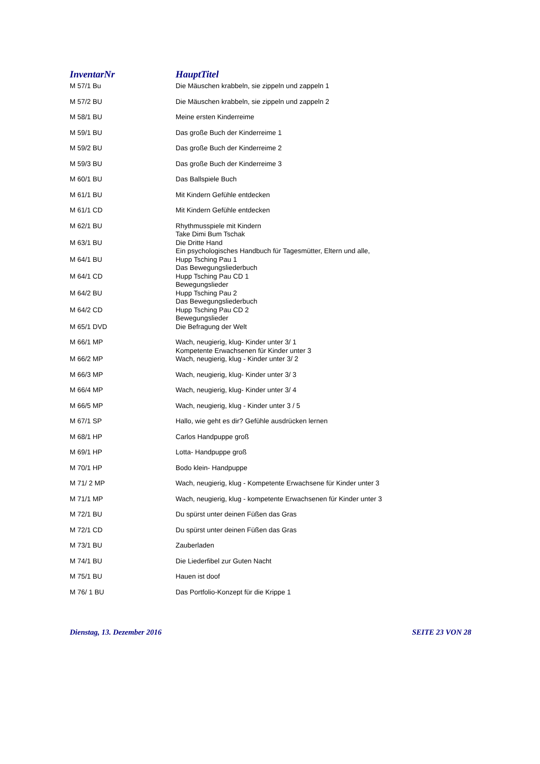| InventarNr | HauptTitel |
| --- | --- |
| M 57/1 Bu | Die Mäuschen krabbeln, sie zippeln und zappeln 1 |
| M 57/2 BU | Die Mäuschen krabbeln, sie zippeln und zappeln 2 |
| M 58/1 BU | Meine ersten Kinderreime |
| M 59/1 BU | Das große Buch der Kinderreime 1 |
| M 59/2 BU | Das große Buch der Kinderreime 2 |
| M 59/3 BU | Das große Buch der Kinderreime 3 |
| M 60/1 BU | Das Ballspiele Buch |
| M 61/1 BU | Mit Kindern Gefühle entdecken |
| M 61/1 CD | Mit Kindern Gefühle entdecken |
| M 62/1 BU | Rhythmusspiele mit Kindern Take Dimi Bum Tschak |
| M 63/1 BU | Die Dritte Hand Ein psychologisches Handbuch für Tagesmütter, Eltern und alle, |
| M 64/1 BU | Hupp Tsching Pau 1 Das Bewegungsliederbuch |
| M 64/1 CD | Hupp Tsching Pau CD 1 Bewegungslieder |
| M 64/2 BU | Hupp Tsching Pau 2 Das Bewegungsliederbuch |
| M 64/2 CD | Hupp Tsching Pau CD 2 Bewegungslieder |
| M 65/1 DVD | Die Befragung der Welt |
| M 66/1 MP | Wach, neugierig, klug- Kinder unter 3/ 1 Kompetente Erwachsenen für Kinder unter 3 |
| M 66/2 MP | Wach, neugierig, klug - Kinder unter 3/ 2 |
| M 66/3 MP | Wach, neugierig, klug- Kinder unter 3/ 3 |
| M 66/4 MP | Wach, neugierig, klug- Kinder unter 3/ 4 |
| M 66/5 MP | Wach, neugierig, klug - Kinder unter 3 / 5 |
| M 67/1 SP | Hallo, wie geht es dir? Gefühle ausdrücken lernen |
| M 68/1 HP | Carlos Handpuppe groß |
| M 69/1 HP | Lotta- Handpuppe groß |
| M 70/1 HP | Bodo klein- Handpuppe |
| M 71/ 2 MP | Wach, neugierig, klug - Kompetente Erwachsene für Kinder unter 3 |
| M 71/1 MP | Wach, neugierig, klug - kompetente Erwachsenen für Kinder unter 3 |
| M 72/1 BU | Du spürst unter deinen Füßen das Gras |
| M 72/1 CD | Du spürst unter deinen Füßen das Gras |
| M 73/1 BU | Zauberladen |
| M 74/1 BU | Die Liederfibel zur Guten Nacht |
| M 75/1 BU | Hauen ist doof |
| M 76/ 1 BU | Das Portfolio-Konzept für die Krippe 1 |
Dienstag, 13. Dezember 2016 SEITE 23 VON 28